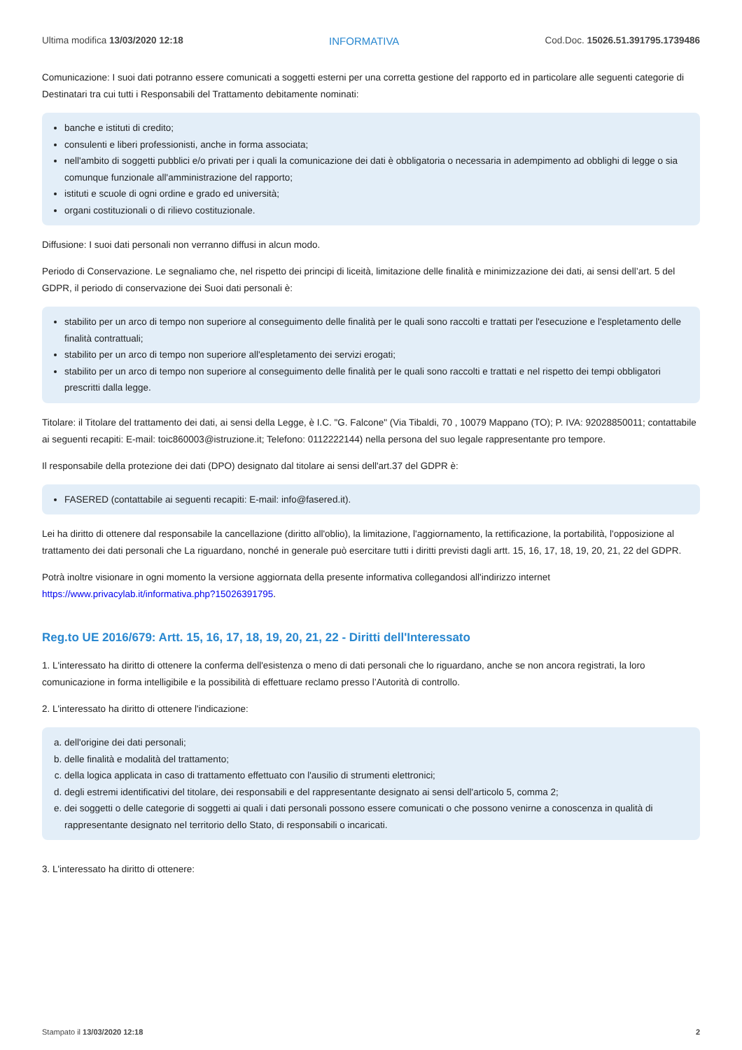Ultima modifica 13/03/2020 12:18 INFORMATIVA Cod.Doc. 15026.51.391795.1739486
Comunicazione: I suoi dati potranno essere comunicati a soggetti esterni per una corretta gestione del rapporto ed in particolare alle seguenti categorie di Destinatari tra cui tutti i Responsabili del Trattamento debitamente nominati:
banche e istituti di credito;
consulenti e liberi professionisti, anche in forma associata;
nell'ambito di soggetti pubblici e/o privati per i quali la comunicazione dei dati è obbligatoria o necessaria in adempimento ad obblighi di legge o sia comunque funzionale all'amministrazione del rapporto;
istituti e scuole di ogni ordine e grado ed università;
organi costituzionali o di rilievo costituzionale.
Diffusione: I suoi dati personali non verranno diffusi in alcun modo.
Periodo di Conservazione. Le segnaliamo che, nel rispetto dei principi di liceità, limitazione delle finalità e minimizzazione dei dati, ai sensi dell’art. 5 del GDPR, il periodo di conservazione dei Suoi dati personali è:
stabilito per un arco di tempo non superiore al conseguimento delle finalità per le quali sono raccolti e trattati per l'esecuzione e l'espletamento delle finalità contrattuali;
stabilito per un arco di tempo non superiore all'espletamento dei servizi erogati;
stabilito per un arco di tempo non superiore al conseguimento delle finalità per le quali sono raccolti e trattati e nel rispetto dei tempi obbligatori prescritti dalla legge.
Titolare: il Titolare del trattamento dei dati, ai sensi della Legge, è I.C. "G. Falcone" (Via Tibaldi, 70 , 10079 Mappano (TO); P. IVA: 92028850011; contattabile ai seguenti recapiti: E-mail: toic860003@istruzione.it; Telefono: 0112222144) nella persona del suo legale rappresentante pro tempore.
Il responsabile della protezione dei dati (DPO) designato dal titolare ai sensi dell'art.37 del GDPR è:
FASERED (contattabile ai seguenti recapiti: E-mail: info@fasered.it).
Lei ha diritto di ottenere dal responsabile la cancellazione (diritto all'oblio), la limitazione, l'aggiornamento, la rettificazione, la portabilità, l'opposizione al trattamento dei dati personali che La riguardano, nonché in generale può esercitare tutti i diritti previsti dagli artt. 15, 16, 17, 18, 19, 20, 21, 22 del GDPR.
Potrà inoltre visionare in ogni momento la versione aggiornata della presente informativa collegandosi all'indirizzo internet https://www.privacylab.it/informativa.php?15026391795.
Reg.to UE 2016/679: Artt. 15, 16, 17, 18, 19, 20, 21, 22 - Diritti dell'Interessato
1. L'interessato ha diritto di ottenere la conferma dell'esistenza o meno di dati personali che lo riguardano, anche se non ancora registrati, la loro comunicazione in forma intelligibile e la possibilità di effettuare reclamo presso l’Autorità di controllo.
2. L'interessato ha diritto di ottenere l'indicazione:
a. dell'origine dei dati personali;
b. delle finalità e modalità del trattamento;
c. della logica applicata in caso di trattamento effettuato con l'ausilio di strumenti elettronici;
d. degli estremi identificativi del titolare, dei responsabili e del rappresentante designato ai sensi dell'articolo 5, comma 2;
e. dei soggetti o delle categorie di soggetti ai quali i dati personali possono essere comunicati o che possono venirne a conoscenza in qualità di rappresentante designato nel territorio dello Stato, di responsabili o incaricati.
3. L'interessato ha diritto di ottenere:
Stampato il 13/03/2020 12:18 2